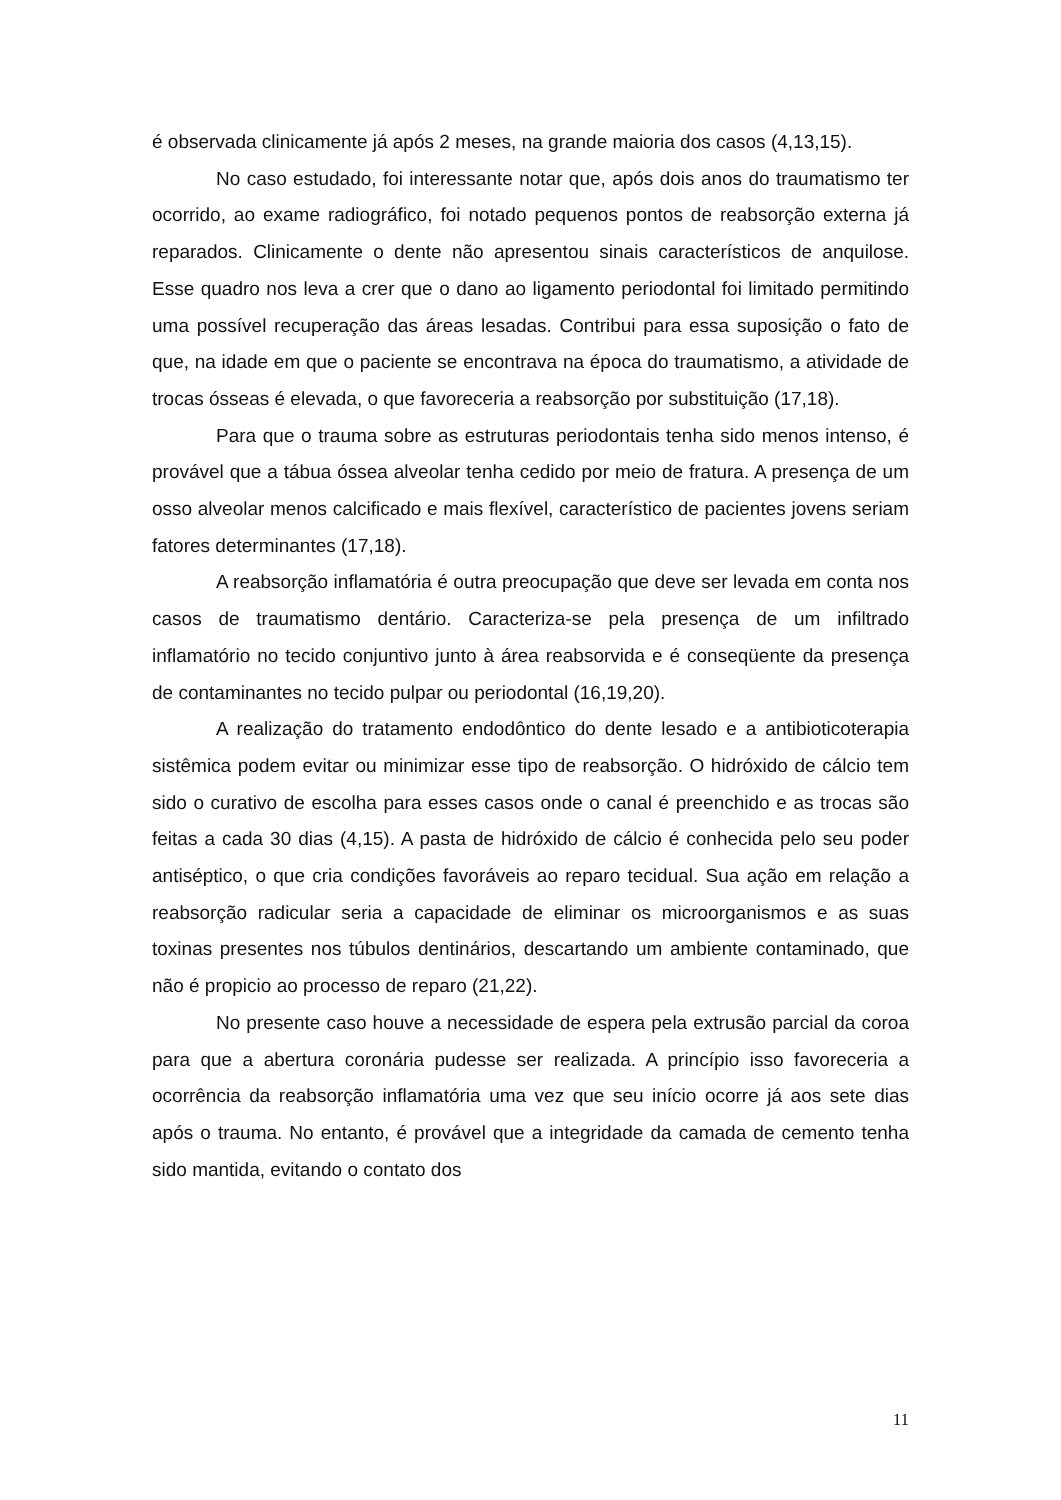é observada clinicamente já após 2 meses, na grande maioria dos casos (4,13,15).
No caso estudado, foi interessante notar que, após dois anos do traumatismo ter ocorrido, ao exame radiográfico, foi notado pequenos pontos de reabsorção externa já reparados. Clinicamente o dente não apresentou sinais característicos de anquilose. Esse quadro nos leva a crer que o dano ao ligamento periodontal foi limitado permitindo uma possível recuperação das áreas lesadas. Contribui para essa suposição o fato de que, na idade em que o paciente se encontrava na época do traumatismo, a atividade de trocas ósseas é elevada, o que favoreceria a reabsorção por substituição (17,18).
Para que o trauma sobre as estruturas periodontais tenha sido menos intenso, é provável que a tábua óssea alveolar tenha cedido por meio de fratura. A presença de um osso alveolar menos calcificado e mais flexível, característico de pacientes jovens seriam fatores determinantes (17,18).
A reabsorção inflamatória é outra preocupação que deve ser levada em conta nos casos de traumatismo dentário. Caracteriza-se pela presença de um infiltrado inflamatório no tecido conjuntivo junto à área reabsorvida e é conseqüente da presença de contaminantes no tecido pulpar ou periodontal (16,19,20).
A realização do tratamento endodôntico do dente lesado e a antibioticoterapia sistêmica podem evitar ou minimizar esse tipo de reabsorção. O hidróxido de cálcio tem sido o curativo de escolha para esses casos onde o canal é preenchido e as trocas são feitas a cada 30 dias (4,15). A pasta de hidróxido de cálcio é conhecida pelo seu poder antiséptico, o que cria condições favoráveis ao reparo tecidual. Sua ação em relação a reabsorção radicular seria a capacidade de eliminar os microorganismos e as suas toxinas presentes nos túbulos dentinários, descartando um ambiente contaminado, que não é propicio ao processo de reparo (21,22).
No presente caso houve a necessidade de espera pela extrusão parcial da coroa para que a abertura coronária pudesse ser realizada. A princípio isso favoreceria a ocorrência da reabsorção inflamatória uma vez que seu início ocorre já aos sete dias após o trauma. No entanto, é provável que a integridade da camada de cemento tenha sido mantida, evitando o contato dos
11